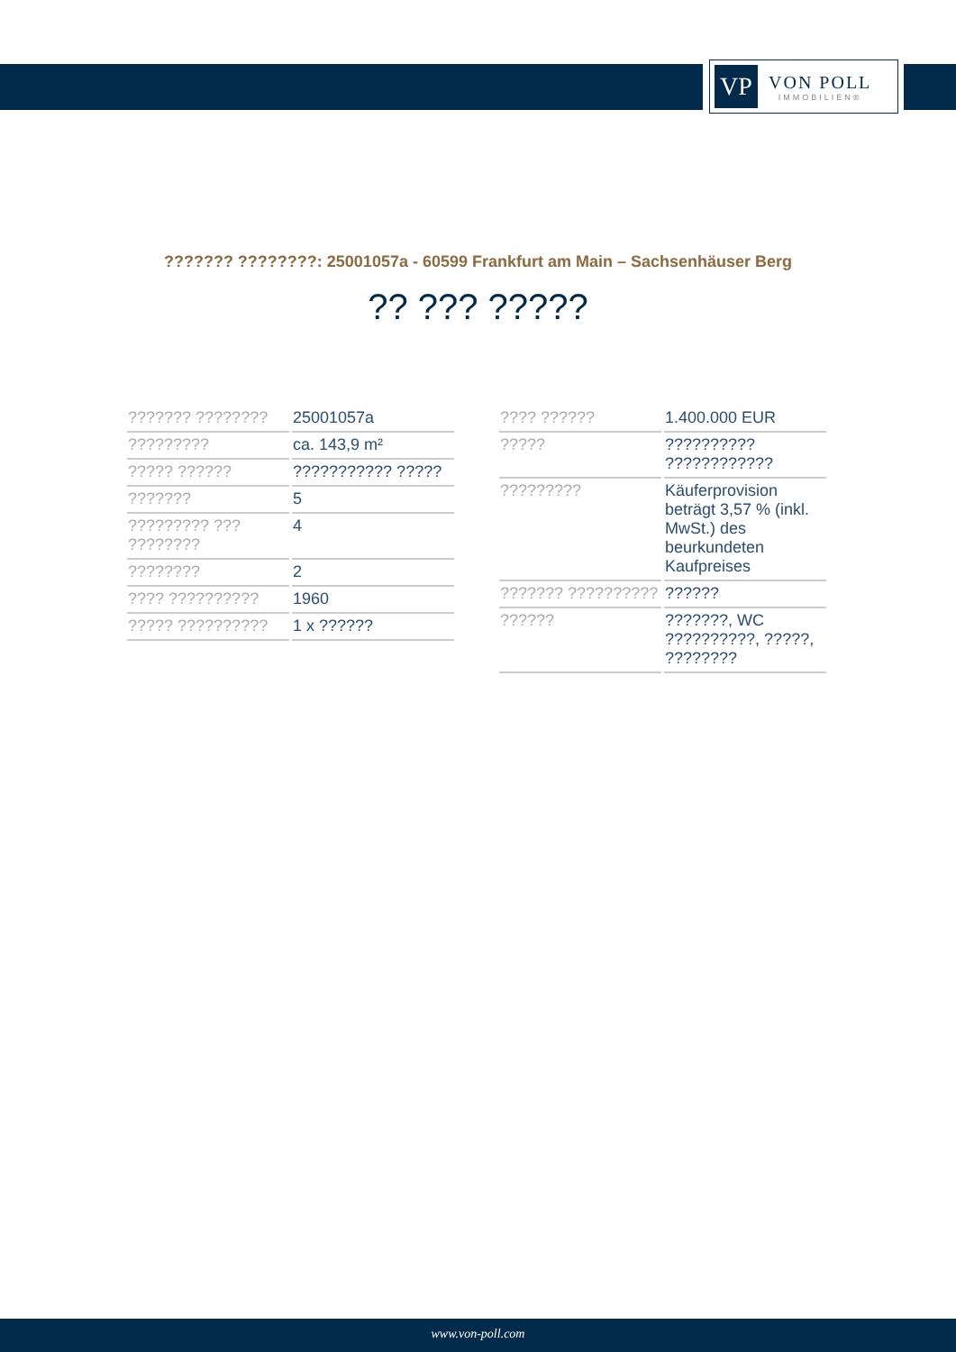VP
VON POLL
IMMOBILIEN®
??????? ????????: 25001057a - 60599 Frankfurt am Main – Sachsenhäuser Berg
?? ??? ?????
| ??????? ???????? | 25001057a |
| ????????? | ca. 143,9 m² |
| ????? ?????? | ??????????? ????? |
| ??????? | 5 |
| ????????? ??? ???????? | 4 |
| ???????? | 2 |
| ???? ?????????? | 1960 |
| ????? ?????????? | 1 x ?????? |
| ???? ?????? | 1.400.000 EUR |
| ????? | ?????????? ???????????? |
| ????????? | Käuferprovision beträgt 3,57 % (inkl. MwSt.) des beurkundeten Kaufpreises |
| ??????? ?????????? | ?????? |
| ?????? | ???????, WC ??????????, ?????, ???????? |
www.von-poll.com